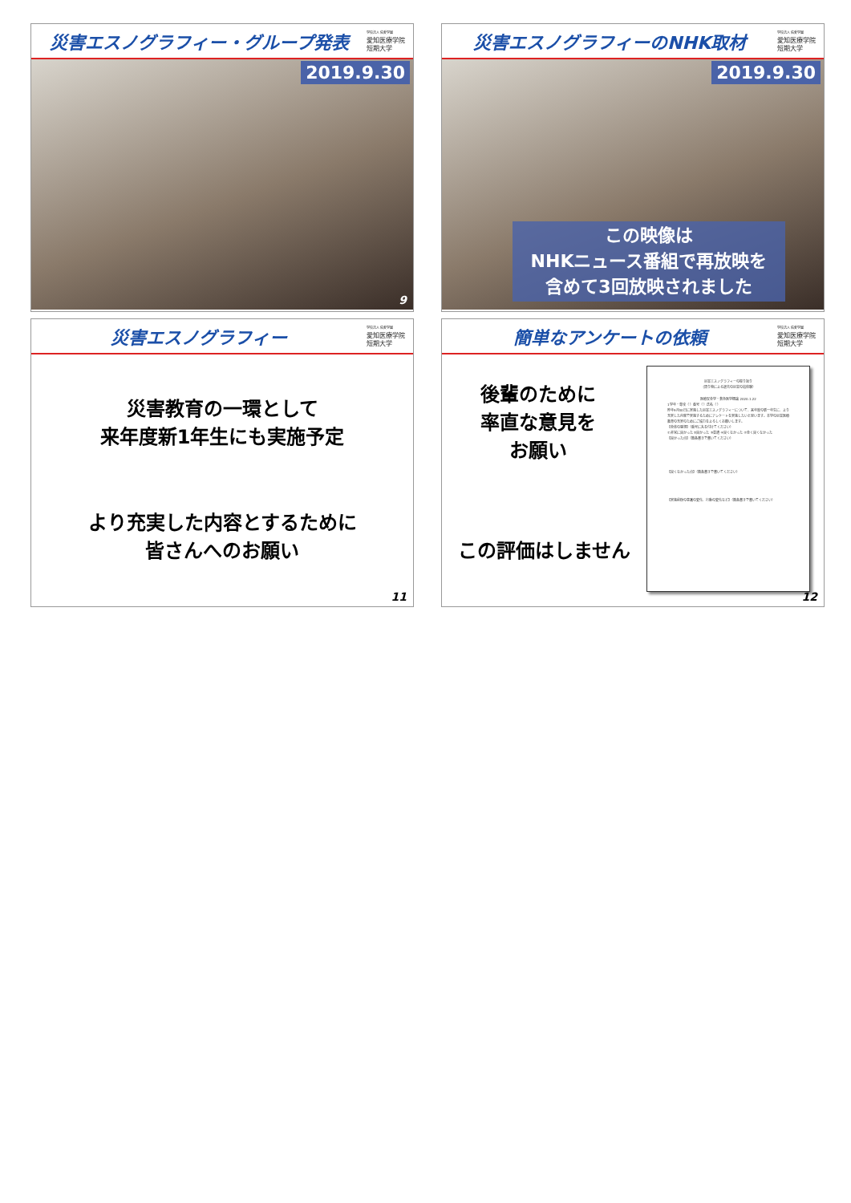災害エスノグラフィー・グループ発表
学校法人 佑愛学園
愛知医療学院
短期大学
2019.9.30
9
災害エスノグラフィーのNHK取材
学校法人 佑愛学園
愛知医療学院
短期大学
2019.9.30
この映像は
NHKニュース番組で再放映を
含めて3回放映されました
災害エスノグラフィー
学校法人 佑愛学園
愛知医療学院
短期大学
災害教育の一環として
来年度新1年生にも実施予定
より充実した内容とするために
皆さんへのお願い
11
簡単なアンケートの依頼
学校法人 佑愛学園
愛知医療学院
短期大学
後輩のために
率直な意見を
お願い
この評価はしません
災害エスノグラフィーの振り返り
（語り物による過去の災害の追体験）
医療安全学・救急医学概論 2020.1.22
1学年・専攻（ ）番号（ ）氏名（ ）
昨年9月30日に実施した災害エスノグラフィーについて、来年度の新一年生に、より充実した内容で実施するためにアンケートを実施したいと思います。本学の災害医療教育の充実のためにご協力をよろしくお願いします。
【全体の感想】（番号に丸を付けてください）
①非常に良かった ②良かった ③普通 ④良くなかった ⑤全く良くなかった
【良かった点】（箇条書きで書いてください）
【良くなかった点】（箇条書きで書いてください）
【実施前後の意識の変化、行動の変化など】（箇条書きで書いてください）
12